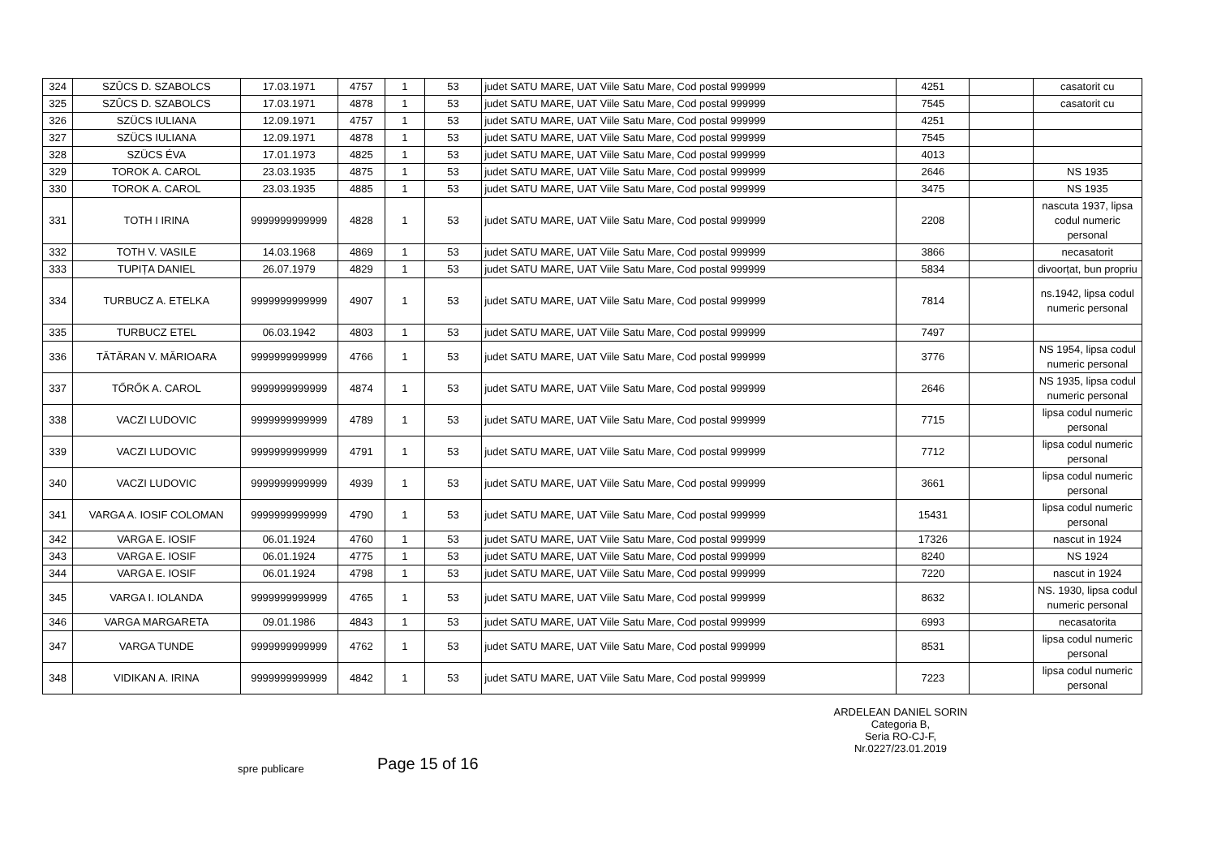| 324 | SZÛCS D. SZABOLCS | 17.03.1971 | 4757 | 1 | 53 | judet SATU MARE, UAT Viile Satu Mare, Cod postal 999999 | 4251 | | casatorit cu |
| 325 | SZÛCS D. SZABOLCS | 17.03.1971 | 4878 | 1 | 53 | judet SATU MARE, UAT Viile Satu Mare, Cod postal 999999 | 7545 | | casatorit cu |
| 326 | SZÜCS IULIANA | 12.09.1971 | 4757 | 1 | 53 | judet SATU MARE, UAT Viile Satu Mare, Cod postal 999999 | 4251 | | |
| 327 | SZÜCS IULIANA | 12.09.1971 | 4878 | 1 | 53 | judet SATU MARE, UAT Viile Satu Mare, Cod postal 999999 | 7545 | | |
| 328 | SZÜCS ÉVA | 17.01.1973 | 4825 | 1 | 53 | judet SATU MARE, UAT Viile Satu Mare, Cod postal 999999 | 4013 | | |
| 329 | TOROK A. CAROL | 23.03.1935 | 4875 | 1 | 53 | judet SATU MARE, UAT Viile Satu Mare, Cod postal 999999 | 2646 | | NS 1935 |
| 330 | TOROK A. CAROL | 23.03.1935 | 4885 | 1 | 53 | judet SATU MARE, UAT Viile Satu Mare, Cod postal 999999 | 3475 | | NS 1935 |
| 331 | TOTH I IRINA | 9999999999999 | 4828 | 1 | 53 | judet SATU MARE, UAT Viile Satu Mare, Cod postal 999999 | 2208 | | nascuta 1937, lipsa codul numeric personal |
| 332 | TOTH V. VASILE | 14.03.1968 | 4869 | 1 | 53 | judet SATU MARE, UAT Viile Satu Mare, Cod postal 999999 | 3866 | | necasatorit |
| 333 | TUPIȚA DANIEL | 26.07.1979 | 4829 | 1 | 53 | judet SATU MARE, UAT Viile Satu Mare, Cod postal 999999 | 5834 | | divoorțat, bun propriu |
| 334 | TURBUCZ A. ETELKA | 9999999999999 | 4907 | 1 | 53 | judet SATU MARE, UAT Viile Satu Mare, Cod postal 999999 | 7814 | | ns.1942, lipsa codul numeric personal |
| 335 | TURBUCZ ETEL | 06.03.1942 | 4803 | 1 | 53 | judet SATU MARE, UAT Viile Satu Mare, Cod postal 999999 | 7497 | | |
| 336 | TĂTĂRAN V. MĂRIOARA | 9999999999999 | 4766 | 1 | 53 | judet SATU MARE, UAT Viile Satu Mare, Cod postal 999999 | 3776 | | NS 1954, lipsa codul numeric personal |
| 337 | TŐRŐK A. CAROL | 9999999999999 | 4874 | 1 | 53 | judet SATU MARE, UAT Viile Satu Mare, Cod postal 999999 | 2646 | | NS 1935, lipsa codul numeric personal |
| 338 | VACZI LUDOVIC | 9999999999999 | 4789 | 1 | 53 | judet SATU MARE, UAT Viile Satu Mare, Cod postal 999999 | 7715 | | lipsa codul numeric personal |
| 339 | VACZI LUDOVIC | 9999999999999 | 4791 | 1 | 53 | judet SATU MARE, UAT Viile Satu Mare, Cod postal 999999 | 7712 | | lipsa codul numeric personal |
| 340 | VACZI LUDOVIC | 9999999999999 | 4939 | 1 | 53 | judet SATU MARE, UAT Viile Satu Mare, Cod postal 999999 | 3661 | | lipsa codul numeric personal |
| 341 | VARGA A. IOSIF COLOMAN | 9999999999999 | 4790 | 1 | 53 | judet SATU MARE, UAT Viile Satu Mare, Cod postal 999999 | 15431 | | lipsa codul numeric personal |
| 342 | VARGA E. IOSIF | 06.01.1924 | 4760 | 1 | 53 | judet SATU MARE, UAT Viile Satu Mare, Cod postal 999999 | 17326 | | nascut in 1924 |
| 343 | VARGA E. IOSIF | 06.01.1924 | 4775 | 1 | 53 | judet SATU MARE, UAT Viile Satu Mare, Cod postal 999999 | 8240 | | NS 1924 |
| 344 | VARGA E. IOSIF | 06.01.1924 | 4798 | 1 | 53 | judet SATU MARE, UAT Viile Satu Mare, Cod postal 999999 | 7220 | | nascut in 1924 |
| 345 | VARGA I. IOLANDA | 9999999999999 | 4765 | 1 | 53 | judet SATU MARE, UAT Viile Satu Mare, Cod postal 999999 | 8632 | | NS. 1930, lipsa codul numeric personal |
| 346 | VARGA MARGARETA | 09.01.1986 | 4843 | 1 | 53 | judet SATU MARE, UAT Viile Satu Mare, Cod postal 999999 | 6993 | | necasatorita |
| 347 | VARGA TUNDE | 9999999999999 | 4762 | 1 | 53 | judet SATU MARE, UAT Viile Satu Mare, Cod postal 999999 | 8531 | | lipsa codul numeric personal |
| 348 | VIDIKAN A. IRINA | 9999999999999 | 4842 | 1 | 53 | judet SATU MARE, UAT Viile Satu Mare, Cod postal 999999 | 7223 | | lipsa codul numeric personal |
ARDELEAN DANIEL SORIN
Categoria B,
Seria RO-CJ-F,
Nr.0227/23.01.2019
spre publicare Page 15 of 16